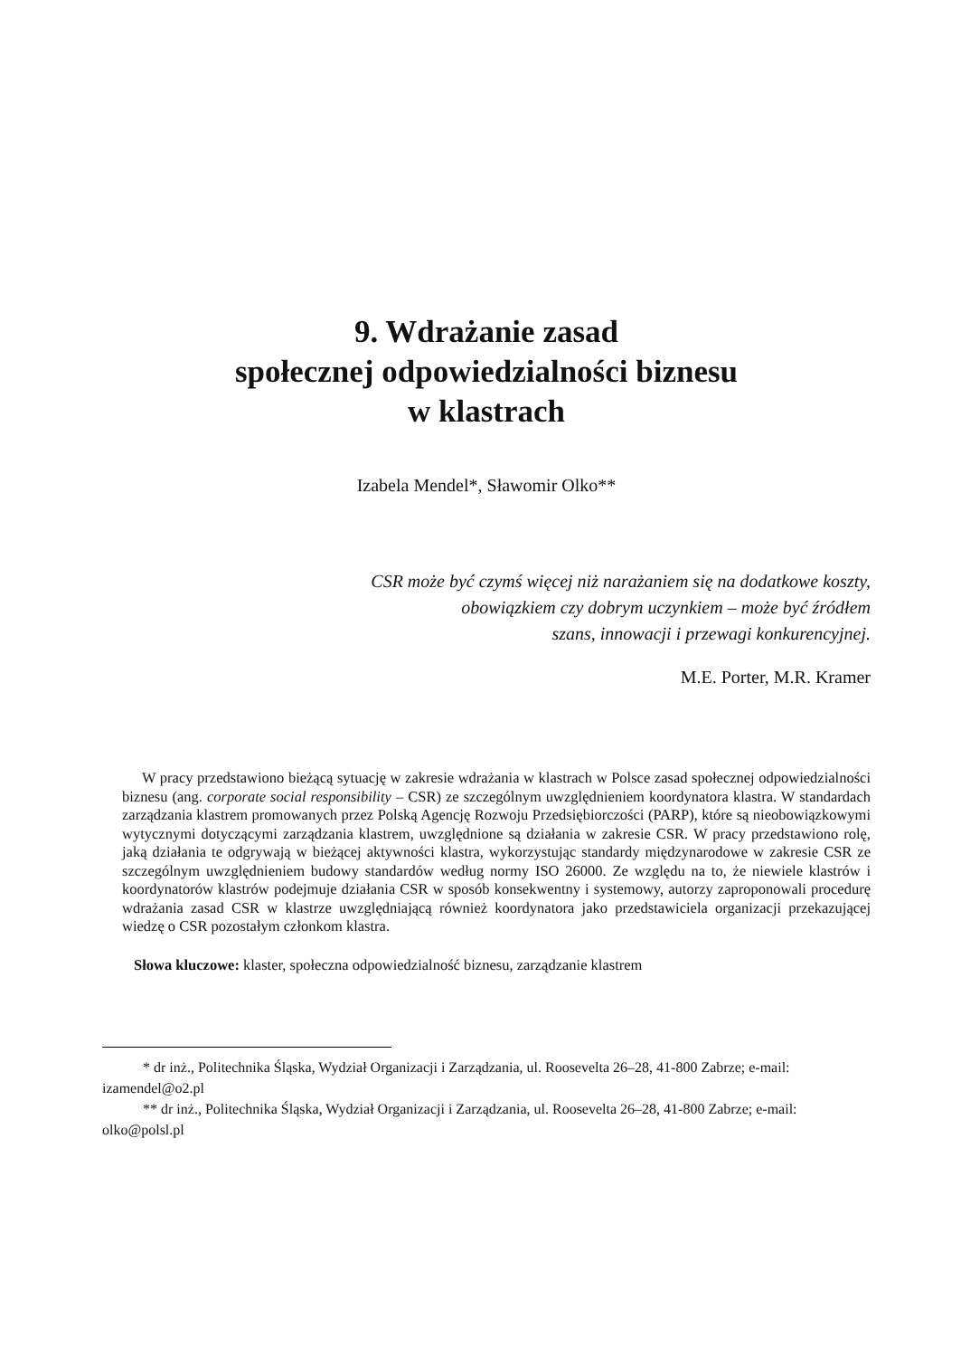9. Wdrażanie zasad
społecznej odpowiedzialności biznesu
w klastrach
Izabela Mendel*, Sławomir Olko**
CSR może być czymś więcej niż narażaniem się na dodatkowe koszty,
obowiązkiem czy dobrym uczynkiem – może być źródłem
szans, innowacji i przewagi konkurencyjnej.
M.E. Porter, M.R. Kramer
W pracy przedstawiono bieżącą sytuację w zakresie wdrażania w klastrach w Polsce zasad społecznej odpowiedzialności biznesu (ang. corporate social responsibility – CSR) ze szczególnym uwzględnieniem koordynatora klastra. W standardach zarządzania klastrem promowanych przez Polską Agencję Rozwoju Przedsiębiorczości (PARP), które są nieobowiązkowymi wytycznymi dotyczącymi zarządzania klastrem, uwzględnione są działania w zakresie CSR. W pracy przedstawiono rolę, jaką działania te odgrywają w bieżącej aktywności klastra, wykorzystując standardy międzynarodowe w zakresie CSR ze szczególnym uwzględnieniem budowy standardów według normy ISO 26000. Ze względu na to, że niewiele klastrów i koordynatorów klastrów podejmuje działania CSR w sposób konsekwentny i systemowy, autorzy zaproponowali procedurę wdrażania zasad CSR w klastrze uwzględniającą również koordynatora jako przedstawiciela organizacji przekazującej wiedzę o CSR pozostałym członkom klastra.
Słowa kluczowe: klaster, społeczna odpowiedzialność biznesu, zarządzanie klastrem
* dr inż., Politechnika Śląska, Wydział Organizacji i Zarządzania, ul. Roosevelta 26–28, 41-800 Zabrze; e-mail: izamendel@o2.pl
** dr inż., Politechnika Śląska, Wydział Organizacji i Zarządzania, ul. Roosevelta 26–28, 41-800 Zabrze; e-mail: olko@polsl.pl